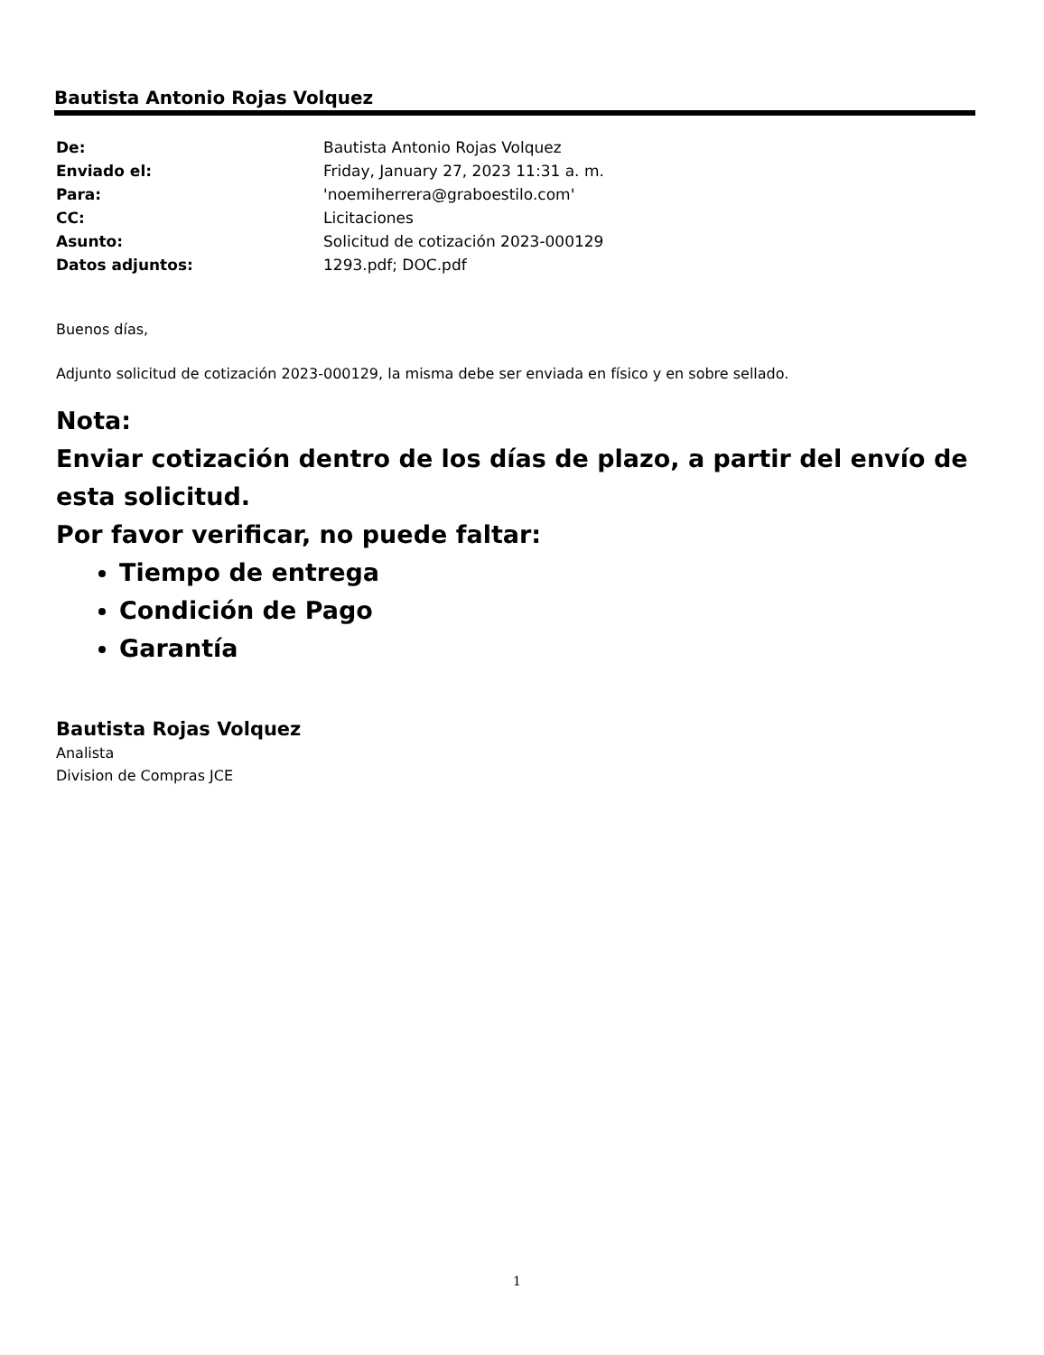Bautista Antonio Rojas Volquez
| De: | Bautista Antonio Rojas Volquez |
| Enviado el: | Friday, January 27, 2023 11:31 a. m. |
| Para: | 'noemiherrera@graboestilo.com' |
| CC: | Licitaciones |
| Asunto: | Solicitud de cotización 2023-000129 |
| Datos adjuntos: | 1293.pdf; DOC.pdf |
Buenos días,
Adjunto solicitud de cotización 2023-000129, la misma debe ser enviada en físico y en sobre sellado.
Nota:
Enviar cotización dentro de los días de plazo, a partir del envío de esta solicitud.
Por favor verificar, no puede faltar:
Tiempo de entrega
Condición de Pago
Garantía
Bautista Rojas Volquez
Analista
Division de Compras JCE
1